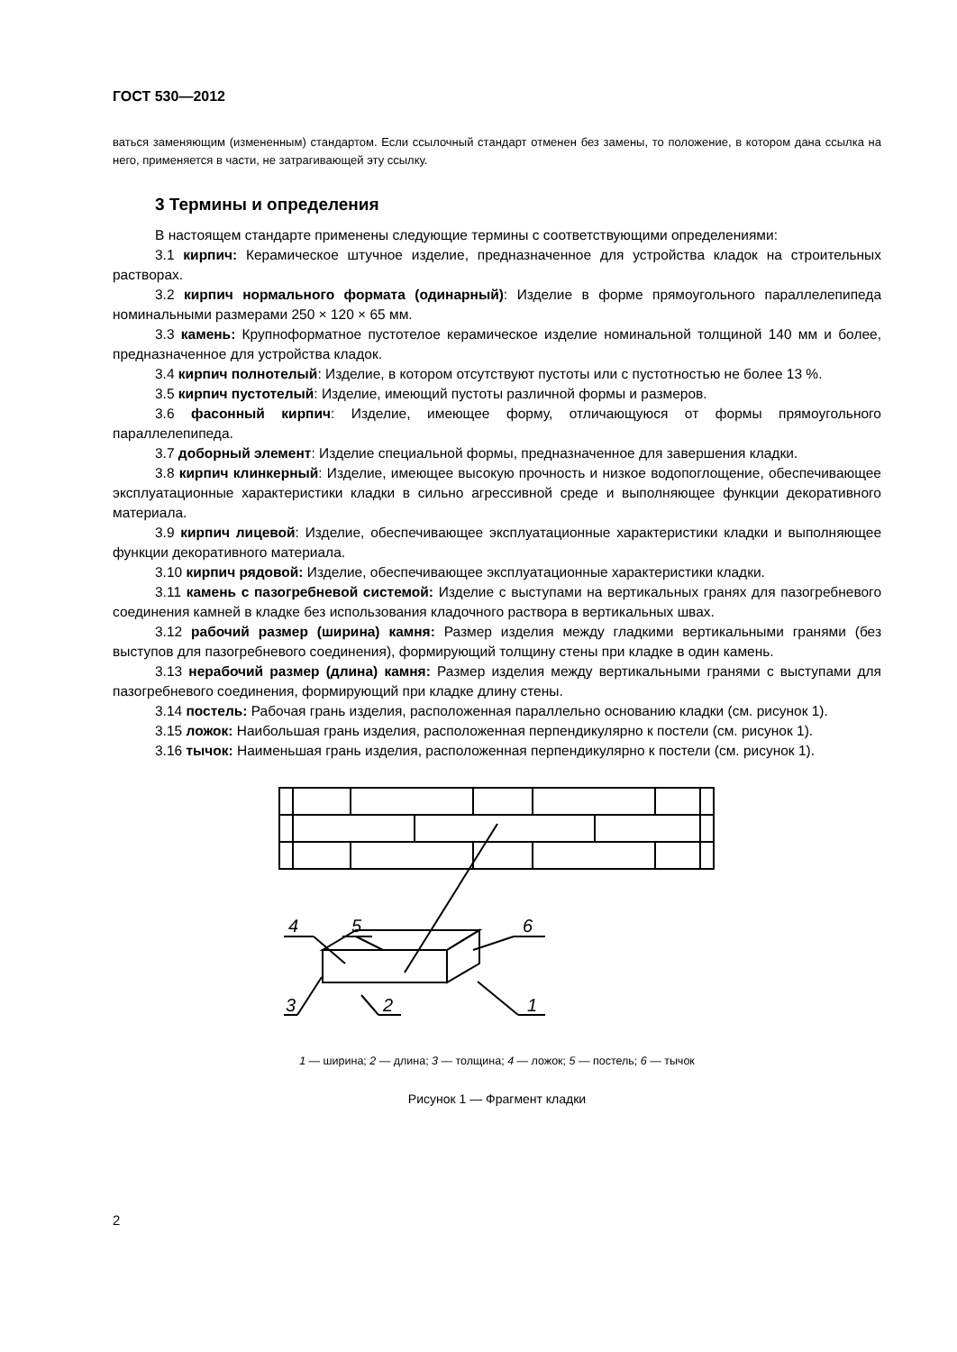ГОСТ 530—2012
ваться заменяющим (измененным) стандартом. Если ссылочный стандарт отменен без замены, то положение, в котором дана ссылка на него, применяется в части, не затрагивающей эту ссылку.
3 Термины и определения
В настоящем стандарте применены следующие термины с соответствующими определениями:
3.1 кирпич: Керамическое штучное изделие, предназначенное для устройства кладок на строительных растворах.
3.2 кирпич нормального формата (одинарный): Изделие в форме прямоугольного параллелепипеда номинальными размерами 250 × 120 × 65 мм.
3.3 камень: Крупноформатное пустотелое керамическое изделие номинальной толщиной 140 мм и более, предназначенное для устройства кладок.
3.4 кирпич полнотелый: Изделие, в котором отсутствуют пустоты или с пустотностью не более 13 %.
3.5 кирпич пустотелый: Изделие, имеющий пустоты различной формы и размеров.
3.6 фасонный кирпич: Изделие, имеющее форму, отличающуюся от формы прямоугольного параллелепипеда.
3.7 доборный элемент: Изделие специальной формы, предназначенное для завершения кладки.
3.8 кирпич клинкерный: Изделие, имеющее высокую прочность и низкое водопоглощение, обеспечивающее эксплуатационные характеристики кладки в сильно агрессивной среде и выполняющее функции декоративного материала.
3.9 кирпич лицевой: Изделие, обеспечивающее эксплуатационные характеристики кладки и выполняющее функции декоративного материала.
3.10 кирпич рядовой: Изделие, обеспечивающее эксплуатационные характеристики кладки.
3.11 камень с пазогребневой системой: Изделие с выступами на вертикальных гранях для пазогребневого соединения камней в кладке без использования кладочного раствора в вертикальных швах.
3.12 рабочий размер (ширина) камня: Размер изделия между гладкими вертикальными гранями (без выступов для пазогребневого соединения), формирующий толщину стены при кладке в один камень.
3.13 нерабочий размер (длина) камня: Размер изделия между вертикальными гранями с выступами для пазогребневого соединения, формирующий при кладке длину стены.
3.14 постель: Рабочая грань изделия, расположенная параллельно основанию кладки (см. рисунок 1).
3.15 ложок: Наибольшая грань изделия, расположенная перпендикулярно к постели (см. рисунок 1).
3.16 тычок: Наименьшая грань изделия, расположенная перпендикулярно к постели (см. рисунок 1).
4
5
6
3
2
1
1 — ширина; 2 — длина; 3 — толщина; 4 — ложок; 5 — постель; 6 — тычок
Рисунок 1 — Фрагмент кладки
2